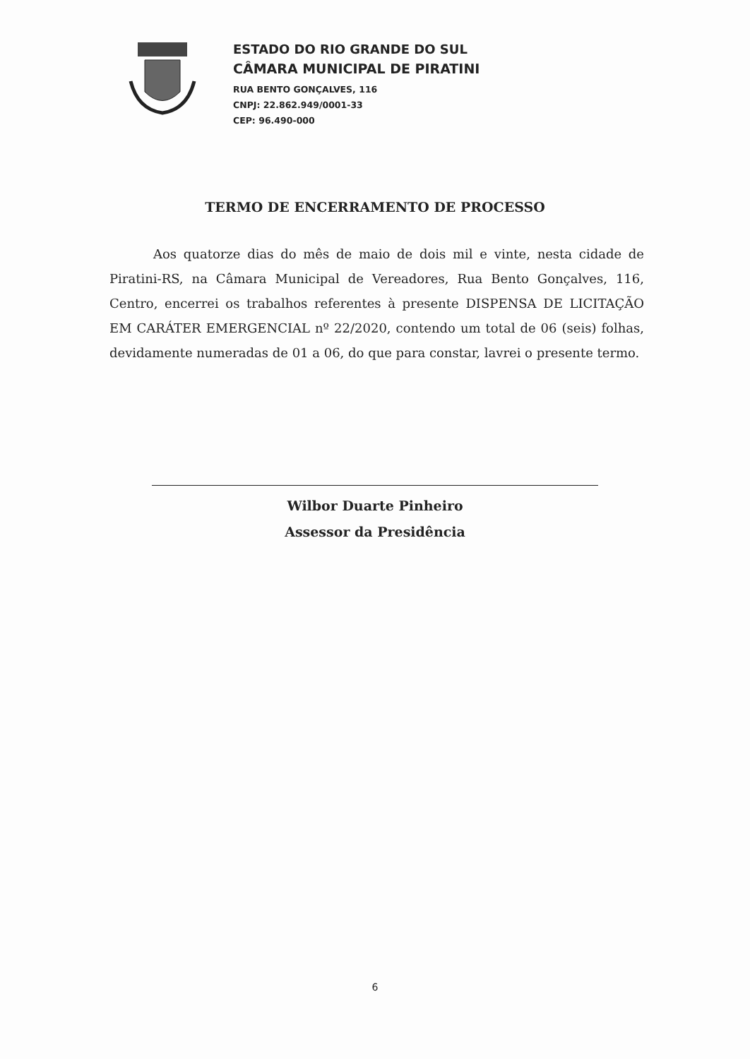ESTADO DO RIO GRANDE DO SUL
CÂMARA MUNICIPAL DE PIRATINI
RUA BENTO GONÇALVES, 116
CNPJ: 22.862.949/0001-33
CEP: 96.490-000
TERMO DE ENCERRAMENTO DE PROCESSO
Aos quatorze dias do mês de maio de dois mil e vinte, nesta cidade de Piratini-RS, na Câmara Municipal de Vereadores, Rua Bento Gonçalves, 116, Centro, encerrei os trabalhos referentes à presente DISPENSA DE LICITAÇÃO EM CARÁTER EMERGENCIAL nº 22/2020, contendo um total de 06 (seis) folhas, devidamente numeradas de 01 a 06, do que para constar, lavrei o presente termo.
Wilbor Duarte Pinheiro
Assessor da Presidência
6